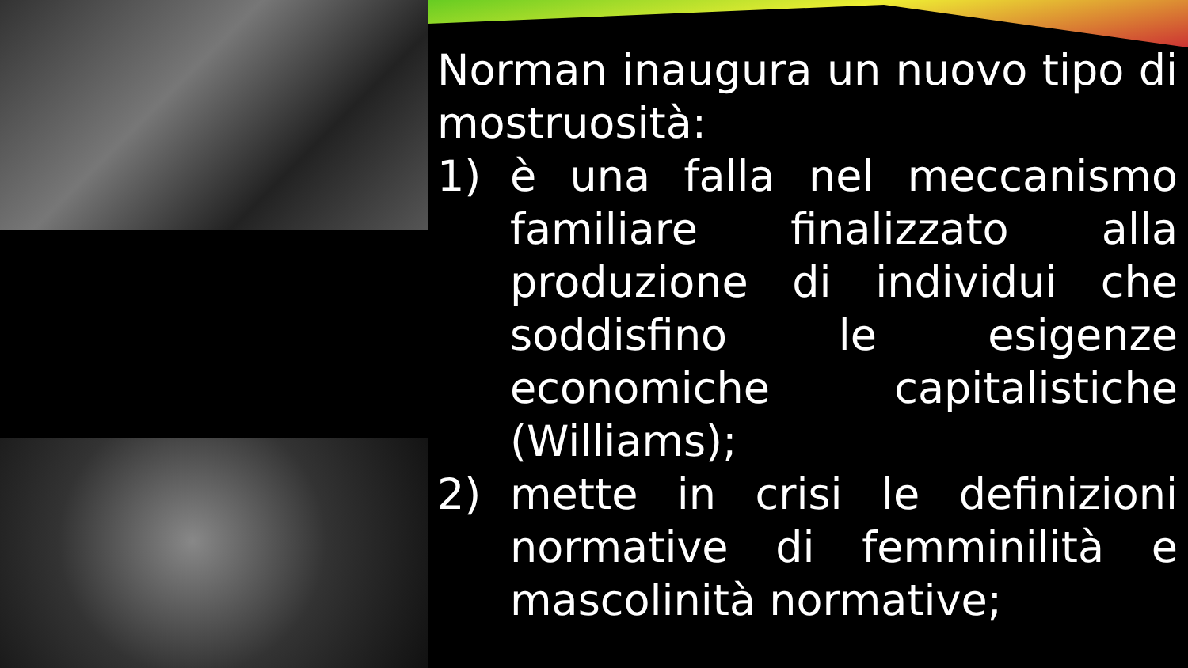Norman inaugura un nuovo tipo di mostruosità:
1) è una falla nel meccanismo familiare finalizzato alla produzione di individui che soddisfino le esigenze economiche capitalistiche (Williams);
2) mette in crisi le definizioni normative di femminilità e mascolinità normative;